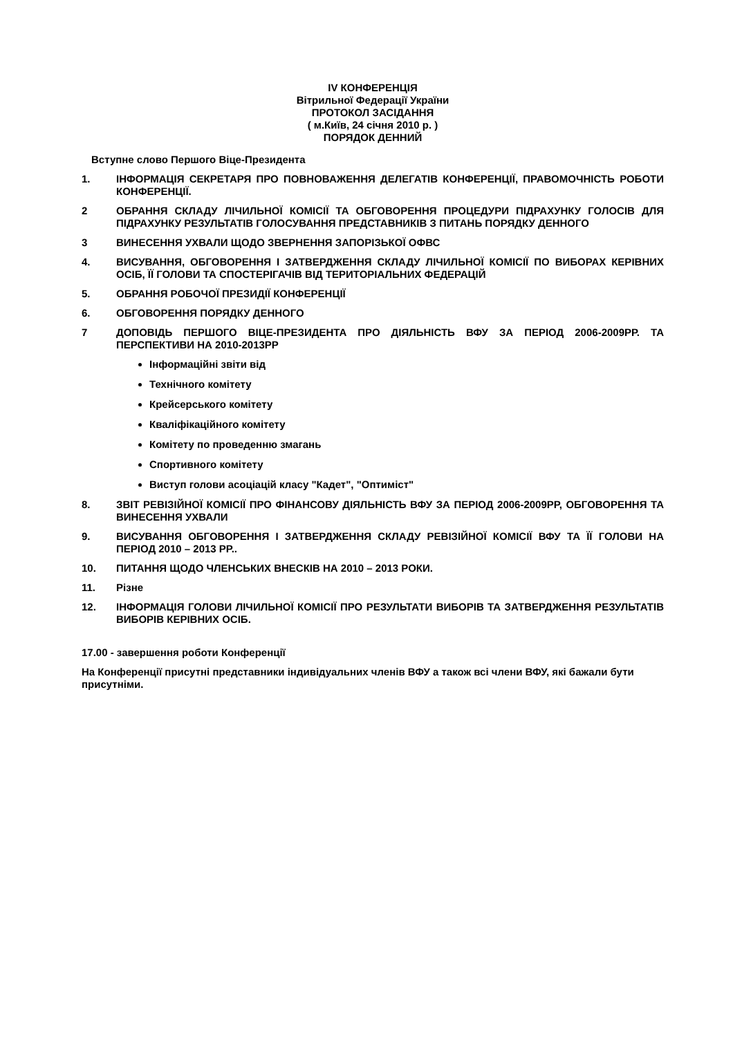IV КОНФЕРЕНЦІЯ
Вітрильної Федерації України
ПРОТОКОЛ ЗАСІДАННЯ
( м.Київ, 24 січня 2010 р. )
ПОРЯДОК ДЕННИЙ
Вступне слово Першого Віце-Президента
1. ІНФОРМАЦІЯ СЕКРЕТАРЯ ПРО ПОВНОВАЖЕННЯ ДЕЛЕГАТІВ КОНФЕРЕНЦІЇ, ПРАВОМОЧНІСТЬ РОБОТИ КОНФЕРЕНЦІЇ.
2 ОБРАННЯ СКЛАДУ ЛІЧИЛЬНОЇ КОМІСІЇ ТА ОБГОВОРЕННЯ ПРОЦЕДУРИ ПІДРАХУНКУ ГОЛОСІВ ДЛЯ ПІДРАХУНКУ РЕЗУЛЬТАТІВ ГОЛОСУВАННЯ ПРЕДСТАВНИКІВ З ПИТАНЬ ПОРЯДКУ ДЕННОГО
3 ВИНЕСЕННЯ УХВАЛИ ЩОДО ЗВЕРНЕННЯ ЗАПОРІЗЬКОЇ ОФВС
4. ВИСУВАННЯ, ОБГОВОРЕННЯ І ЗАТВЕРДЖЕННЯ СКЛАДУ ЛІЧИЛЬНОЇ КОМІСІЇ ПО ВИБОРАХ КЕРІВНИХ ОСІБ, ЇЇ ГОЛОВИ ТА СПОСТЕРІГАЧІВ ВІД ТЕРИТОРІАЛЬНИХ ФЕДЕРАЦІЙ
5. ОБРАННЯ РОБОЧОЇ ПРЕЗИДІЇ КОНФЕРЕНЦІЇ
6. ОБГОВОРЕННЯ ПОРЯДКУ ДЕННОГО
7 ДОПОВІДЬ ПЕРШОГО ВІЦЕ-ПРЕЗИДЕНТА ПРО ДІЯЛЬНІСТЬ ВФУ ЗА ПЕРІОД 2006-2009РР. ТА ПЕРСПЕКТИВИ НА 2010-2013РР
Інформаційні звіти від
Технічного комітету
Крейсерського комітету
Кваліфікаційного комітету
Комітету по проведенню змагань
Спортивного комітету
Виступ голови асоціацій класу "Кадет", "Оптиміст"
8. ЗВІТ РЕВІЗІЙНОЇ КОМІСІЇ ПРО ФІНАНСОВУ ДІЯЛЬНІСТЬ ВФУ ЗА ПЕРІОД 2006-2009РР, ОБГОВОРЕННЯ ТА ВИНЕСЕННЯ УХВАЛИ
9. ВИСУВАННЯ ОБГОВОРЕННЯ І ЗАТВЕРДЖЕННЯ СКЛАДУ РЕВІЗІЙНОЇ КОМІСІЇ ВФУ ТА ЇЇ ГОЛОВИ НА ПЕРІОД 2010 – 2013 РР..
10. ПИТАННЯ ЩОДО ЧЛЕНСЬКИХ ВНЕСКІВ НА 2010 – 2013 РОКИ.
11. Різне
12. ІНФОРМАЦІЯ ГОЛОВИ ЛІЧИЛЬНОЇ КОМІСІЇ ПРО РЕЗУЛЬТАТИ ВИБОРІВ ТА ЗАТВЕРДЖЕННЯ РЕЗУЛЬТАТІВ ВИБОРІВ КЕРІВНИХ ОСІБ.
17.00 - завершення роботи Конференції
На Конференції присутні представники індивідуальних членів ВФУ а також всі члени ВФУ, які бажали бути присутніми.